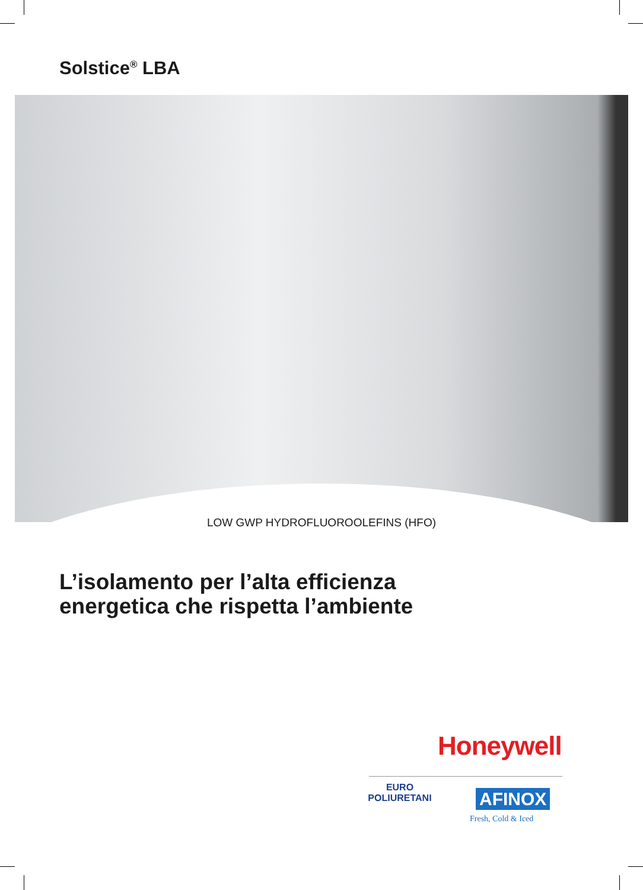Solstice<sup>®</sup> LBA
LOW GWP HYDROFLUOROOLEFINS (HFO)
L’isolamento per l’alta efficienza
energetica che rispetta l’ambiente
Honeywell
EURO
POLIURETANI
AFINOX
Fresh, Cold & Iced